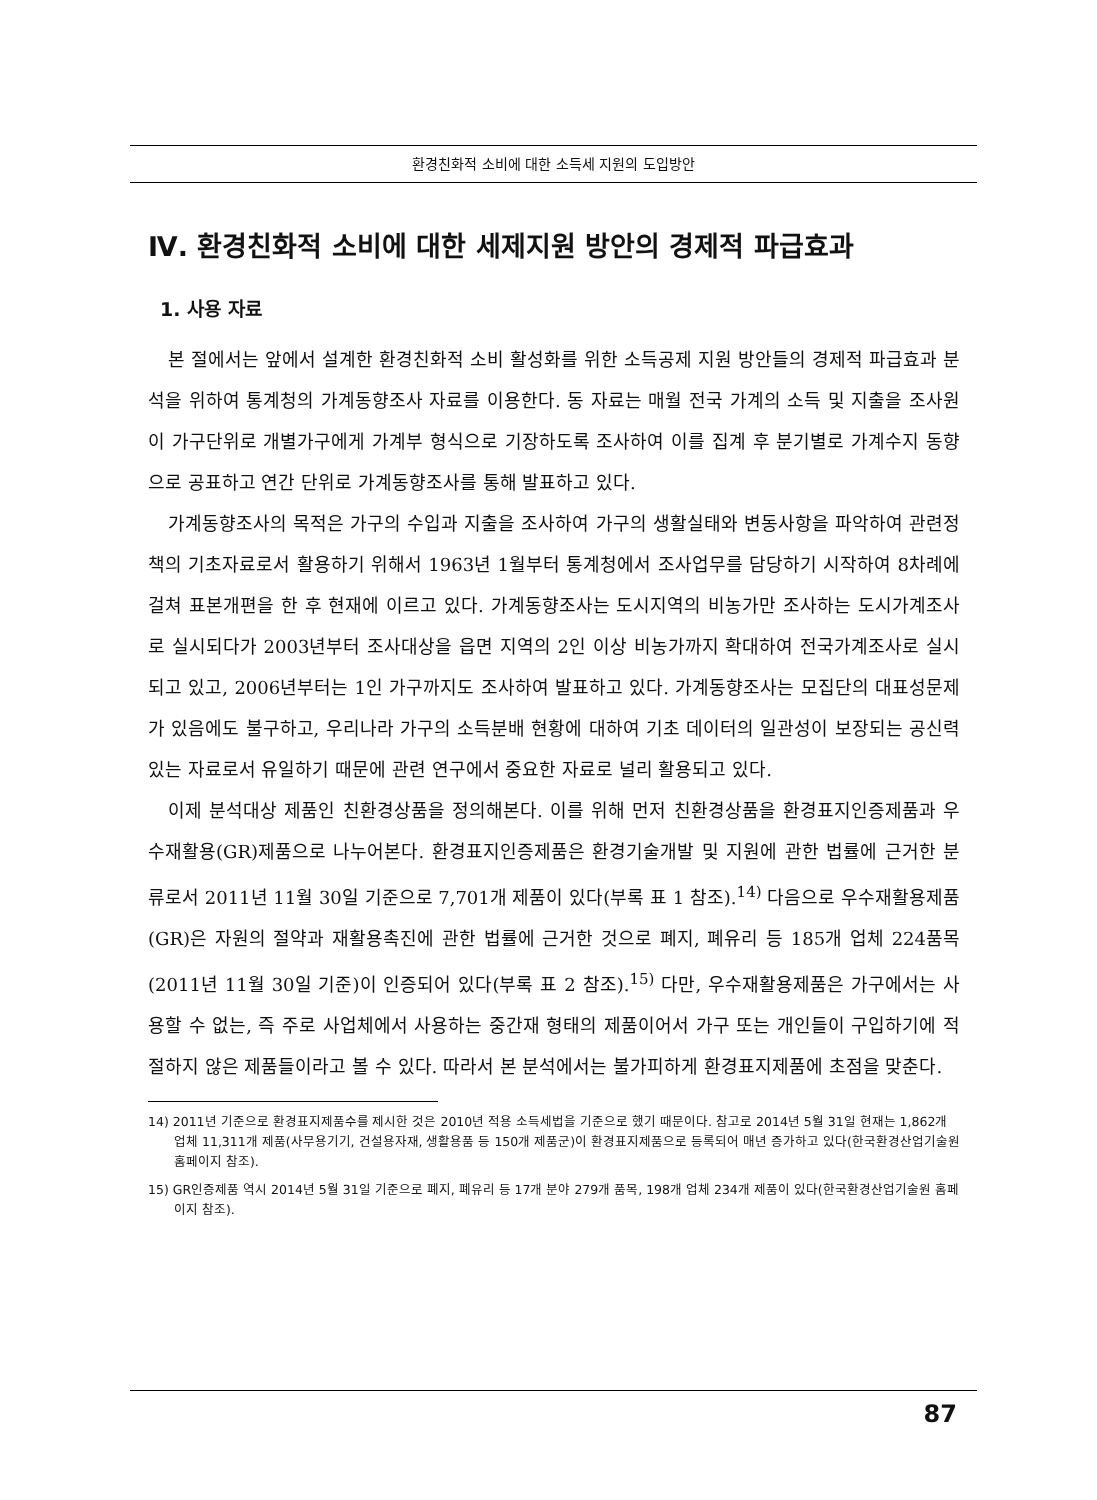환경친화적 소비에 대한 소득세 지원의 도입방안
Ⅳ. 환경친화적 소비에 대한 세제지원 방안의 경제적 파급효과
1. 사용 자료
본 절에서는 앞에서 설계한 환경친화적 소비 활성화를 위한 소득공제 지원 방안들의 경제적 파급효과 분석을 위하여 통계청의 가계동향조사 자료를 이용한다. 동 자료는 매월 전국 가계의 소득 및 지출을 조사원이 가구단위로 개별가구에게 가계부 형식으로 기장하도록 조사하여 이를 집계 후 분기별로 가계수지 동향으로 공표하고 연간 단위로 가계동향조사를 통해 발표하고 있다.
가계동향조사의 목적은 가구의 수입과 지출을 조사하여 가구의 생활실태와 변동사항을 파악하여 관련정책의 기초자료로서 활용하기 위해서 1963년 1월부터 통계청에서 조사업무를 담당하기 시작하여 8차례에 걸쳐 표본개편을 한 후 현재에 이르고 있다. 가계동향조사는 도시지역의 비농가만 조사하는 도시가계조사로 실시되다가 2003년부터 조사대상을 읍면 지역의 2인 이상 비농가까지 확대하여 전국가계조사로 실시되고 있고, 2006년부터는 1인 가구까지도 조사하여 발표하고 있다. 가계동향조사는 모집단의 대표성문제가 있음에도 불구하고, 우리나라 가구의 소득분배 현황에 대하여 기초 데이터의 일관성이 보장되는 공신력 있는 자료로서 유일하기 때문에 관련 연구에서 중요한 자료로 널리 활용되고 있다.
이제 분석대상 제품인 친환경상품을 정의해본다. 이를 위해 먼저 친환경상품을 환경표지인증제품과 우수재활용(GR)제품으로 나누어본다. 환경표지인증제품은 환경기술개발 및 지원에 관한 법률에 근거한 분류로서 2011년 11월 30일 기준으로 7,701개 제품이 있다(부록 표 1 참조).<sup>14)</sup> 다음으로 우수재활용제품(GR)은 자원의 절약과 재활용촉진에 관한 법률에 근거한 것으로 폐지, 폐유리 등 185개 업체 224품목(2011년 11월 30일 기준)이 인증되어 있다(부록 표 2 참조).<sup>15)</sup> 다만, 우수재활용제품은 가구에서는 사용할 수 없는, 즉 주로 사업체에서 사용하는 중간재 형태의 제품이어서 가구 또는 개인들이 구입하기에 적절하지 않은 제품들이라고 볼 수 있다. 따라서 본 분석에서는 불가피하게 환경표지제품에 초점을 맞춘다.
14) 2011년 기준으로 환경표지제품수를 제시한 것은 2010년 적용 소득세법을 기준으로 했기 때문이다. 참고로 2014년 5월 31일 현재는 1,862개 업체 11,311개 제품(사무용기기, 건설용자재, 생활용품 등 150개 제품군)이 환경표지제품으로 등록되어 매년 증가하고 있다(한국환경산업기술원 홈페이지 참조).
15) GR인증제품 역시 2014년 5월 31일 기준으로 폐지, 폐유리 등 17개 분야 279개 품목, 198개 업체 234개 제품이 있다(한국환경산업기술원 홈페이지 참조).
87